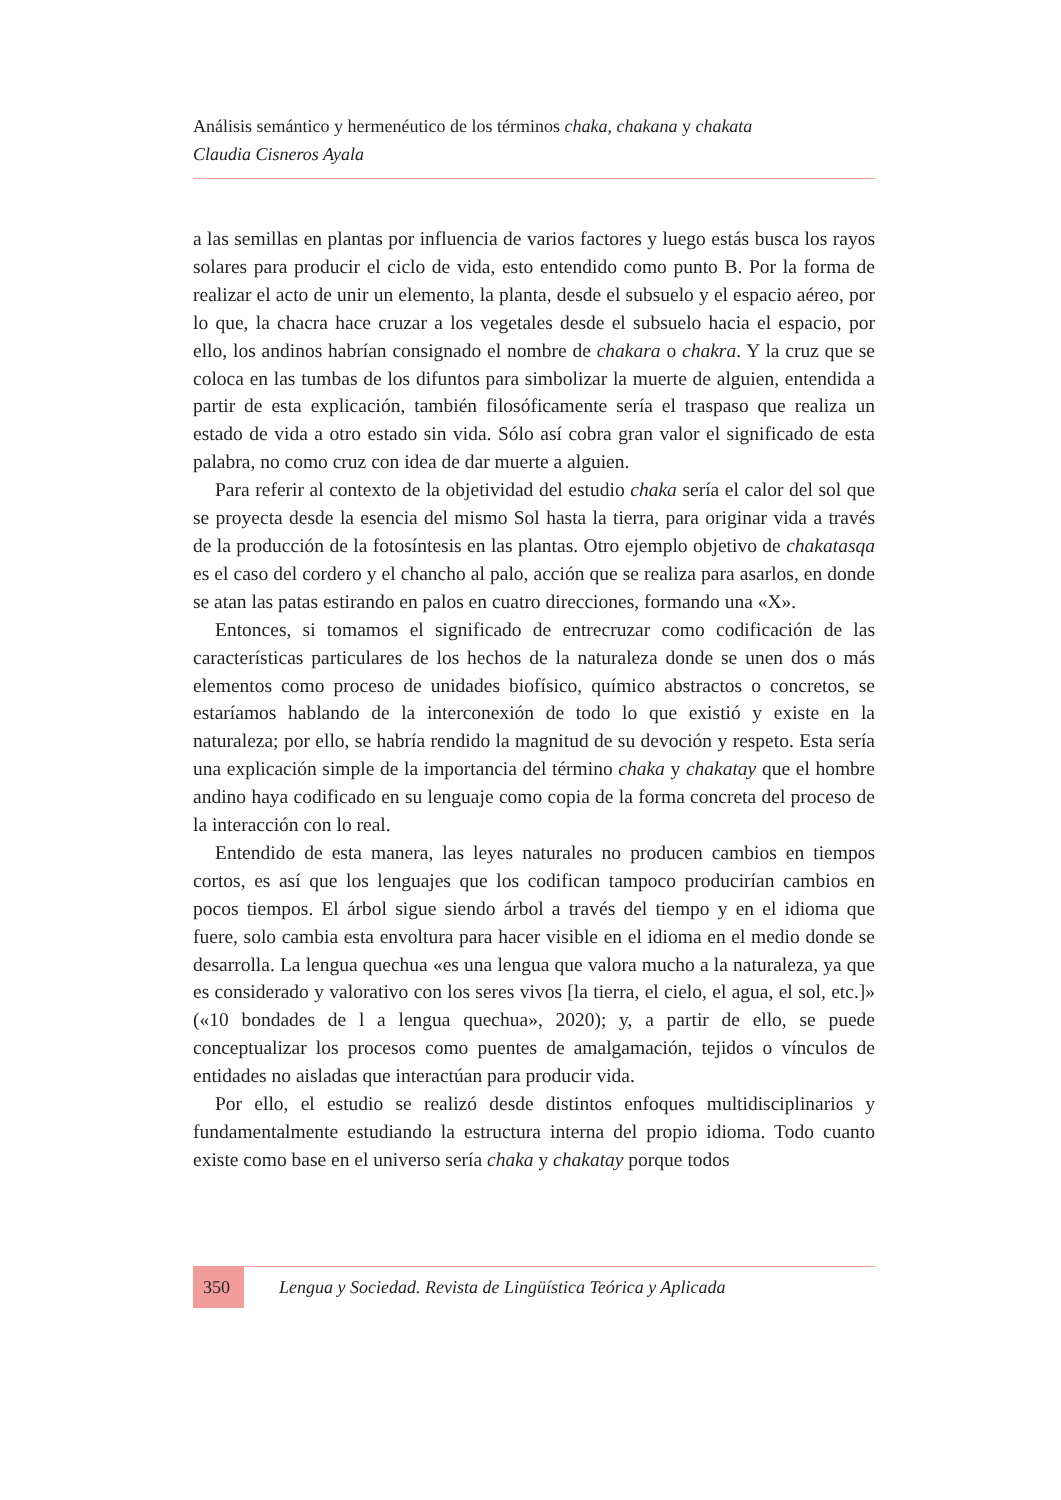Análisis semántico y hermenéutico de los términos chaka, chakana y chakata
Claudia Cisneros Ayala
a las semillas en plantas por influencia de varios factores y luego estás busca los rayos solares para producir el ciclo de vida, esto entendido como punto B. Por la forma de realizar el acto de unir un elemento, la planta, desde el subsuelo y el espacio aéreo, por lo que, la chacra hace cruzar a los vegetales desde el subsuelo hacia el espacio, por ello, los andinos habrían consignado el nombre de chakara o chakra. Y la cruz que se coloca en las tumbas de los difuntos para simbolizar la muerte de alguien, entendida a partir de esta explicación, también filosóficamente sería el traspaso que realiza un estado de vida a otro estado sin vida. Sólo así cobra gran valor el significado de esta palabra, no como cruz con idea de dar muerte a alguien.
Para referir al contexto de la objetividad del estudio chaka sería el calor del sol que se proyecta desde la esencia del mismo Sol hasta la tierra, para originar vida a través de la producción de la fotosíntesis en las plantas. Otro ejemplo objetivo de chakatasqa es el caso del cordero y el chancho al palo, acción que se realiza para asarlos, en donde se atan las patas estirando en palos en cuatro direcciones, formando una «X».
Entonces, si tomamos el significado de entrecruzar como codificación de las características particulares de los hechos de la naturaleza donde se unen dos o más elementos como proceso de unidades biofísico, químico abstractos o concretos, se estaríamos hablando de la interconexión de todo lo que existió y existe en la naturaleza; por ello, se habría rendido la magnitud de su devoción y respeto. Esta sería una explicación simple de la importancia del término chaka y chakatay que el hombre andino haya codificado en su lenguaje como copia de la forma concreta del proceso de la interacción con lo real.
Entendido de esta manera, las leyes naturales no producen cambios en tiempos cortos, es así que los lenguajes que los codifican tampoco producirían cambios en pocos tiempos. El árbol sigue siendo árbol a través del tiempo y en el idioma que fuere, solo cambia esta envoltura para hacer visible en el idioma en el medio donde se desarrolla. La lengua quechua «es una lengua que valora mucho a la naturaleza, ya que es considerado y valorativo con los seres vivos [la tierra, el cielo, el agua, el sol, etc.]» («10 bondades de l a lengua quechua», 2020); y, a partir de ello, se puede conceptualizar los procesos como puentes de amalgamación, tejidos o vínculos de entidades no aisladas que interactúan para producir vida.
Por ello, el estudio se realizó desde distintos enfoques multidisciplinarios y fundamentalmente estudiando la estructura interna del propio idioma. Todo cuanto existe como base en el universo sería chaka y chakatay porque todos
350 Lengua y Sociedad. Revista de Lingüística Teórica y Aplicada